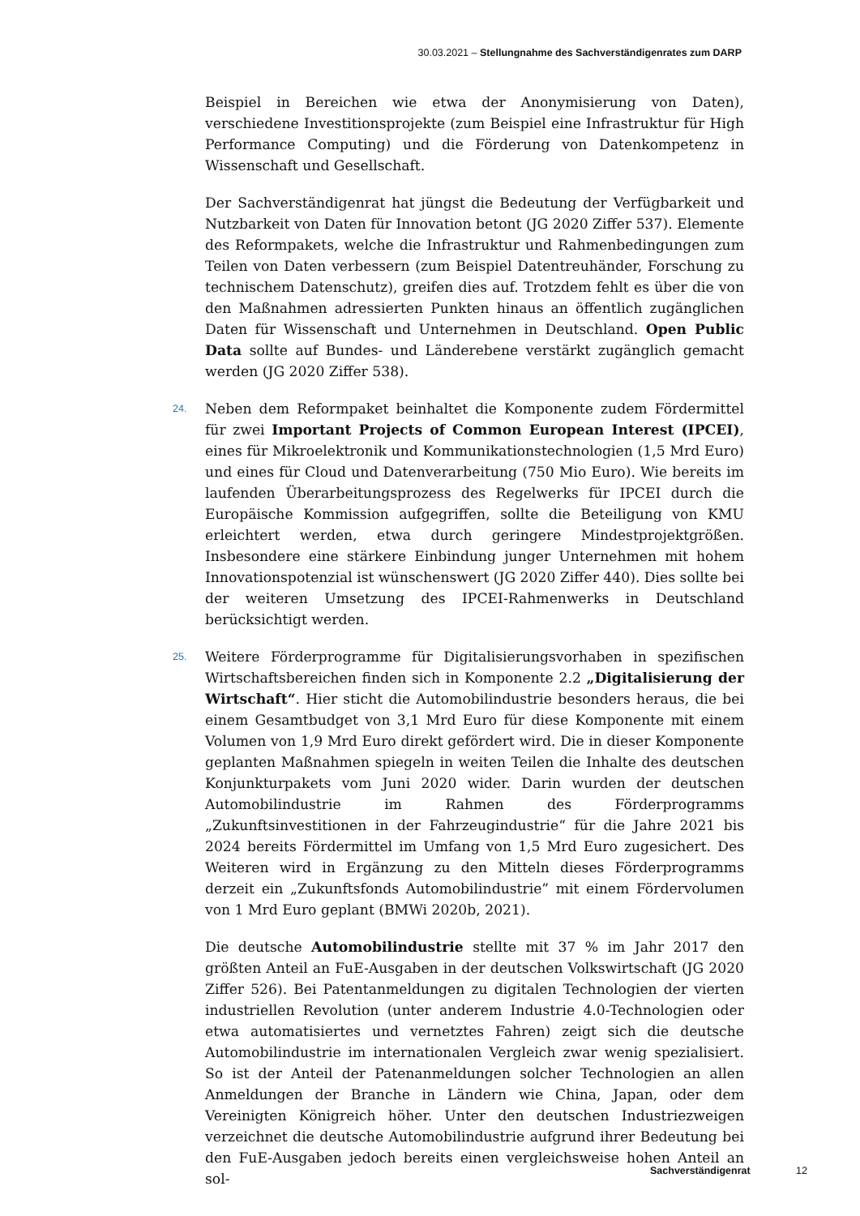30.03.2021 – Stellungnahme des Sachverständigenrates zum DARP
Beispiel in Bereichen wie etwa der Anonymisierung von Daten), verschiedene Investitionsprojekte (zum Beispiel eine Infrastruktur für High Performance Computing) und die Förderung von Datenkompetenz in Wissenschaft und Gesellschaft.
Der Sachverständigenrat hat jüngst die Bedeutung der Verfügbarkeit und Nutzbarkeit von Daten für Innovation betont (JG 2020 Ziffer 537). Elemente des Reformpakets, welche die Infrastruktur und Rahmenbedingungen zum Teilen von Daten verbessern (zum Beispiel Datentreuhänder, Forschung zu technischem Datenschutz), greifen dies auf. Trotzdem fehlt es über die von den Maßnahmen adressierten Punkten hinaus an öffentlich zugänglichen Daten für Wissenschaft und Unternehmen in Deutschland. Open Public Data sollte auf Bundes- und Länderebene verstärkt zugänglich gemacht werden (JG 2020 Ziffer 538).
24. Neben dem Reformpaket beinhaltet die Komponente zudem Fördermittel für zwei Important Projects of Common European Interest (IPCEI), eines für Mikroelektronik und Kommunikationstechnologien (1,5 Mrd Euro) und eines für Cloud und Datenverarbeitung (750 Mio Euro). Wie bereits im laufenden Überarbeitungsprozess des Regelwerks für IPCEI durch die Europäische Kommission aufgegriffen, sollte die Beteiligung von KMU erleichtert werden, etwa durch geringere Mindestprojektgrößen. Insbesondere eine stärkere Einbindung junger Unternehmen mit hohem Innovationspotenzial ist wünschenswert (JG 2020 Ziffer 440). Dies sollte bei der weiteren Umsetzung des IPCEI-Rahmenwerks in Deutschland berücksichtigt werden.
25. Weitere Förderprogramme für Digitalisierungsvorhaben in spezifischen Wirtschaftsbereichen finden sich in Komponente 2.2 „Digitalisierung der Wirtschaft“. Hier sticht die Automobilindustrie besonders heraus, die bei einem Gesamtbudget von 3,1 Mrd Euro für diese Komponente mit einem Volumen von 1,9 Mrd Euro direkt gefördert wird. Die in dieser Komponente geplanten Maßnahmen spiegeln in weiten Teilen die Inhalte des deutschen Konjunkturpakets vom Juni 2020 wider. Darin wurden der deutschen Automobilindustrie im Rahmen des Förderprogramms „Zukunftsinvestitionen in der Fahrzeugindustrie“ für die Jahre 2021 bis 2024 bereits Fördermittel im Umfang von 1,5 Mrd Euro zugesichert. Des Weiteren wird in Ergänzung zu den Mitteln dieses Förderprogramms derzeit ein „Zukunftsfonds Automobilindustrie” mit einem Fördervolumen von 1 Mrd Euro geplant (BMWi 2020b, 2021).
Die deutsche Automobilindustrie stellte mit 37 % im Jahr 2017 den größten Anteil an FuE-Ausgaben in der deutschen Volkswirtschaft (JG 2020 Ziffer 526). Bei Patentanmeldungen zu digitalen Technologien der vierten industriellen Revolution (unter anderem Industrie 4.0-Technologien oder etwa automatisiertes und vernetztes Fahren) zeigt sich die deutsche Automobilindustrie im internationalen Vergleich zwar wenig spezialisiert. So ist der Anteil der Patenanmeldungen solcher Technologien an allen Anmeldungen der Branche in Ländern wie China, Japan, oder dem Vereinigten Königreich höher. Unter den deutschen Industriezweigen verzeichnet die deutsche Automobilindustrie aufgrund ihrer Bedeutung bei den FuE-Ausgaben jedoch bereits einen vergleichsweise hohen Anteil an sol-
Sachverständigenrat 12